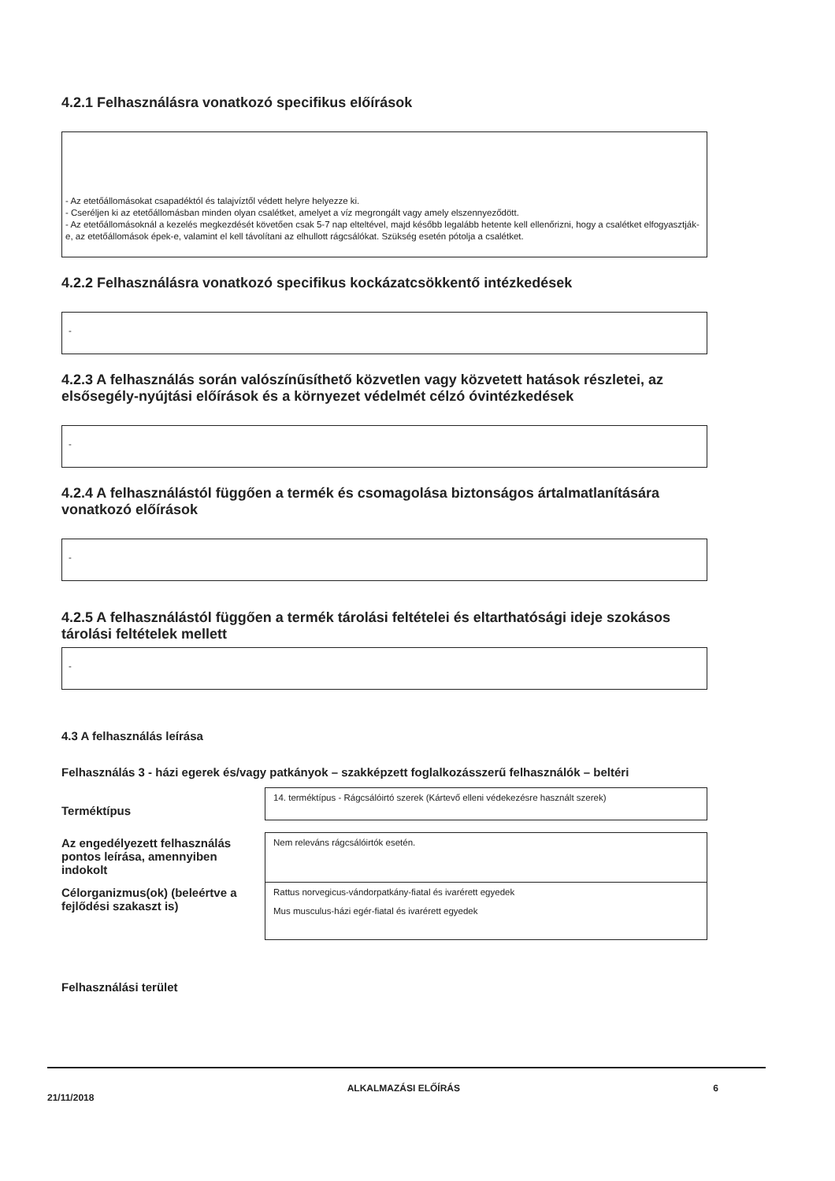4.2.1 Felhasználásra vonatkozó specifikus előírások
- Az etetőállomásokat csapadéktól és talajvíztől védett helyre helyezze ki.
- Cseréljen ki az etetőállomásban minden olyan csalétket, amelyet a víz megrongált vagy amely elszennyeződött.
- Az etetőállomásoknál a kezelés megkezdését követően csak 5-7 nap elteltével, majd később legalább hetente kell ellenőrizni, hogy a csalétket elfogyasztják-e, az etetőállomások épek-e, valamint el kell távolítani az elhullott rágcsálókat. Szükség esetén pótolja a csalétket.
4.2.2 Felhasználásra vonatkozó specifikus kockázatcsökkentő intézkedések
-
4.2.3 A felhasználás során valószínűsíthető közvetlen vagy közvetett hatások részletei, az elsősegély-nyújtási előírások és a környezet védelmét célzó óvintézkedések
-
4.2.4 A felhasználástól függően a termék és csomagolása biztonságos ártalmatlanítására vonatkozó előírások
-
4.2.5 A felhasználástól függően a termék tárolási feltételei és eltarthatósági ideje szokásos tárolási feltételek mellett
-
4.3 A felhasználás leírása
Felhasználás 3 - házi egerek és/vagy patkányok – szakképzett foglalkozásszerű felhasználók – beltéri
| Terméktípus | 14. terméktípus - Rágcsálóirtó szerek (Kártevő elleni védekezésre használt szerek) |
| Az engedélyezett felhasználás pontos leírása, amennyiben indokolt | Nem releváns rágcsálóirtók esetén. |
| Célorganizmus(ok) (beleértve a fejlődési szakaszt is) | Rattus norvegicus-vándorpatkány-fiatal és ivarérett egyedek Mus musculus-házi egér-fiatal és ivarérett egyedek |
Felhasználási terület
21/11/2018 ALKALMAZÁSI ELŐÍRÁS 6